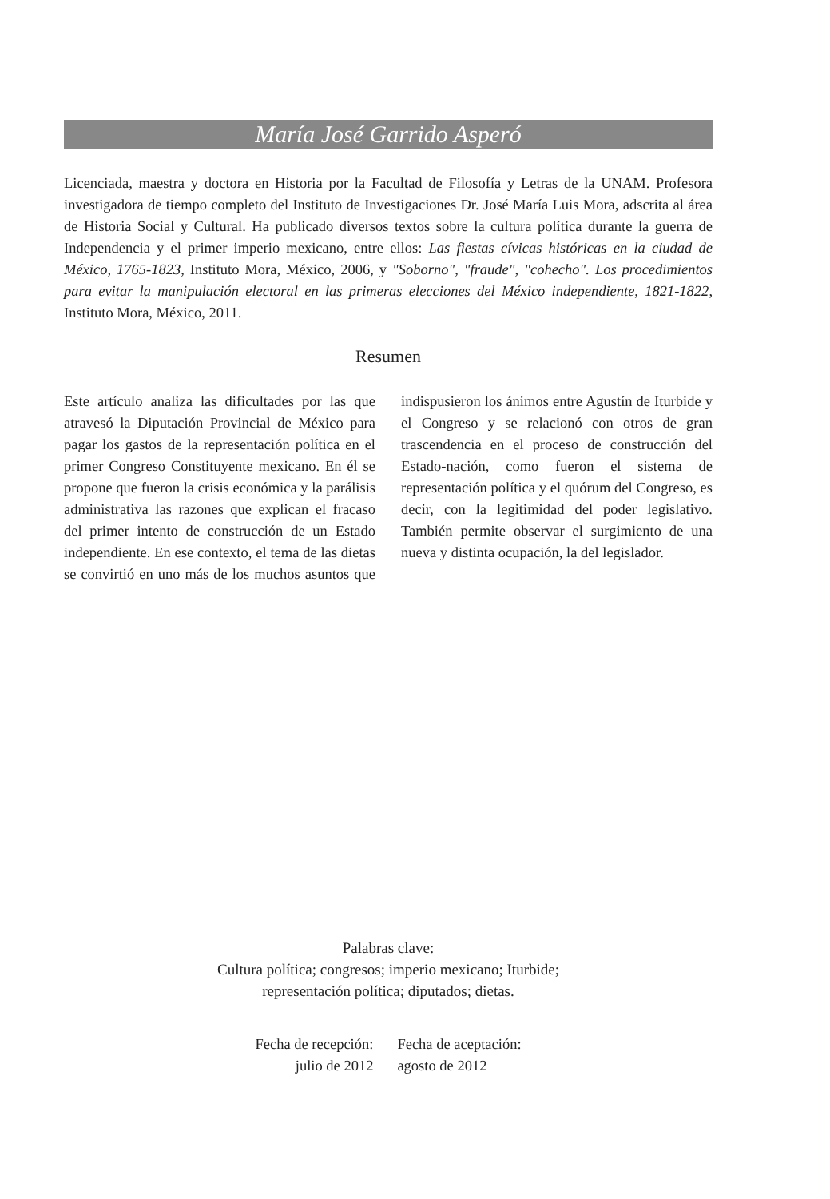María José Garrido Asperó
Licenciada, maestra y doctora en Historia por la Facultad de Filosofía y Letras de la UNAM. Profesora investigadora de tiempo completo del Instituto de Investigaciones Dr. José María Luis Mora, adscrita al área de Historia Social y Cultural. Ha publicado diversos textos sobre la cultura política durante la guerra de Independencia y el primer imperio mexicano, entre ellos: Las fiestas cívicas históricas en la ciudad de México, 1765-1823, Instituto Mora, México, 2006, y "Soborno", "fraude", "cohecho". Los procedimientos para evitar la manipulación electoral en las primeras elecciones del México independiente, 1821-1822, Instituto Mora, México, 2011.
Resumen
Este artículo analiza las dificultades por las que atravesó la Diputación Provincial de México para pagar los gastos de la representación política en el primer Congreso Constituyente mexicano. En él se propone que fueron la crisis económica y la parálisis administrativa las razones que explican el fracaso del primer intento de construcción de un Estado independiente. En ese contexto, el tema de las dietas se convirtió en uno más de los muchos asuntos que indispusieron los ánimos entre Agustín de Iturbide y el Congreso y se relacionó con otros de gran trascendencia en el proceso de construcción del Estado-nación, como fueron el sistema de representación política y el quórum del Congreso, es decir, con la legitimidad del poder legislativo. También permite observar el surgimiento de una nueva y distinta ocupación, la del legislador.
Palabras clave:
Cultura política; congresos; imperio mexicano; Iturbide;
representación política; diputados; dietas.
Fecha de recepción:
julio de 2012
Fecha de aceptación:
agosto de 2012